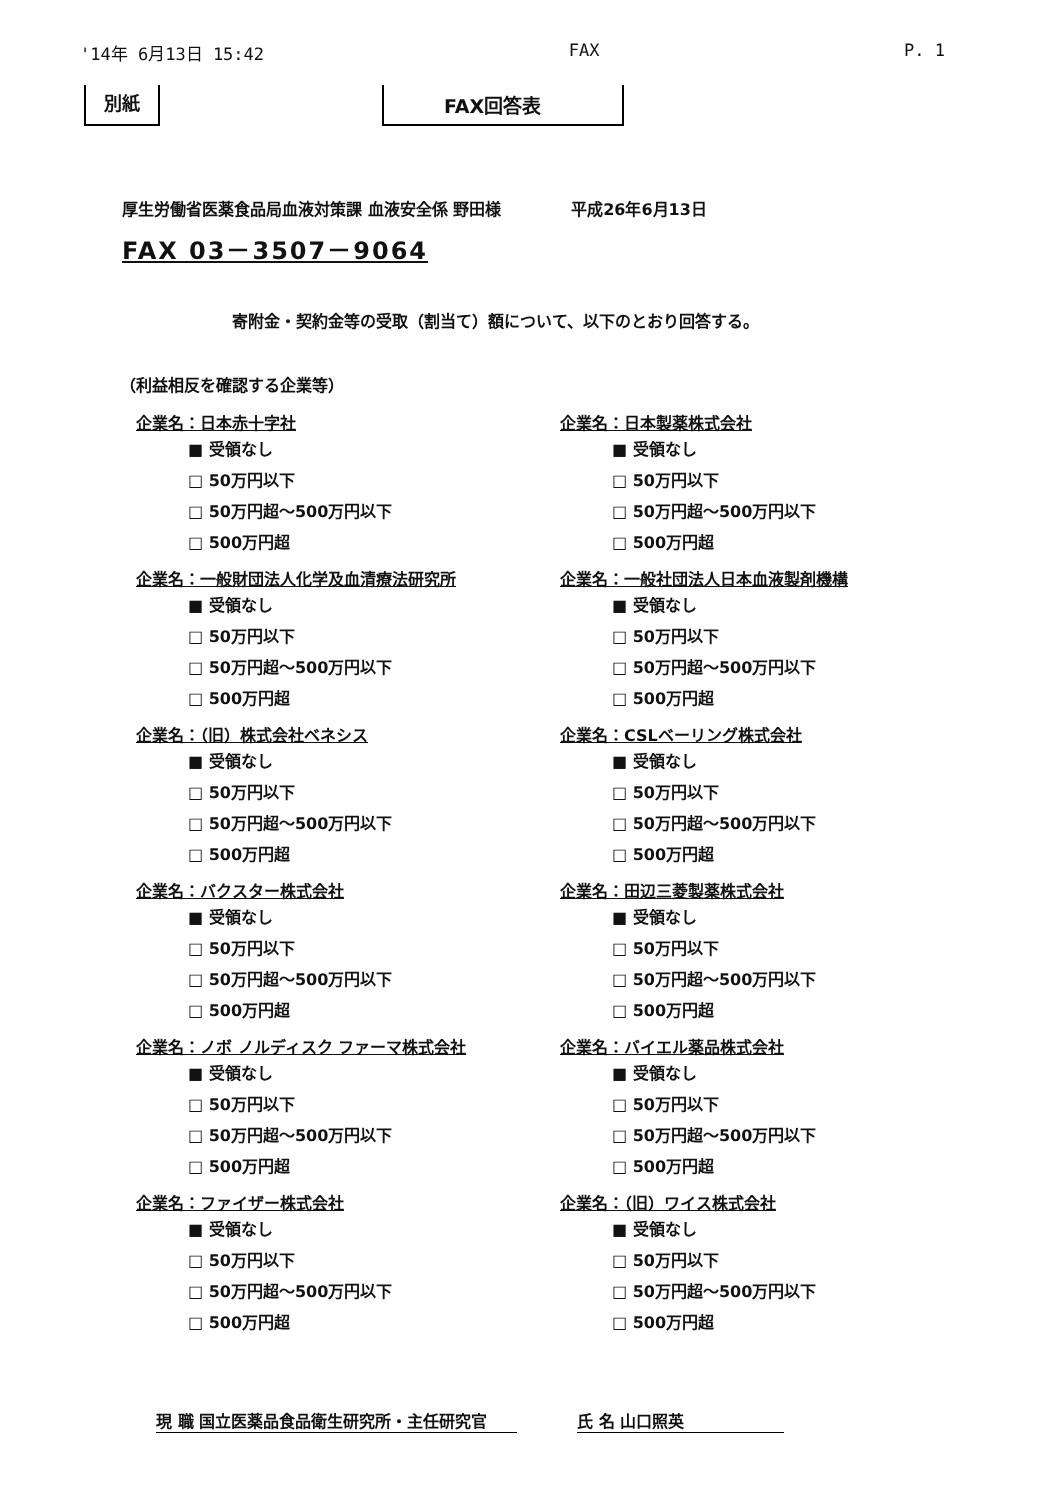'14年 6月13日 15:42 FAX P. 1
別紙 FAX回答表
厚生労働省医薬食品局血液対策課 血液安全係 野田様 平成26年6月13日
FAX 03－3507－9064
寄附金・契約金等の受取（割当て）額について、以下のとおり回答する。
（利益相反を確認する企業等）
企業名：日本赤十字社
■ 受領なし
□ 50万円以下
□ 50万円超～500万円以下
□ 500万円超
企業名：一般財団法人化学及血清療法研究所
■ 受領なし
□ 50万円以下
□ 50万円超～500万円以下
□ 500万円超
企業名：（旧）株式会社ベネシス
■ 受領なし
□ 50万円以下
□ 50万円超～500万円以下
□ 500万円超
企業名：バクスター株式会社
■ 受領なし
□ 50万円以下
□ 50万円超～500万円以下
□ 500万円超
企業名：ノボ ノルディスク ファーマ株式会社
■ 受領なし
□ 50万円以下
□ 50万円超～500万円以下
□ 500万円超
企業名：ファイザー株式会社
■ 受領なし
□ 50万円以下
□ 50万円超～500万円以下
□ 500万円超
企業名：日本製薬株式会社
■ 受領なし
□ 50万円以下
□ 50万円超～500万円以下
□ 500万円超
企業名：一般社団法人日本血液製剤機構
■ 受領なし
□ 50万円以下
□ 50万円超～500万円以下
□ 500万円超
企業名：CSLベーリング株式会社
■ 受領なし
□ 50万円以下
□ 50万円超～500万円以下
□ 500万円超
企業名：田辺三菱製薬株式会社
■ 受領なし
□ 50万円以下
□ 50万円超～500万円以下
□ 500万円超
企業名：バイエル薬品株式会社
■ 受領なし
□ 50万円以下
□ 50万円超～500万円以下
□ 500万円超
企業名：（旧）ワイス株式会社
■ 受領なし
□ 50万円以下
□ 50万円超～500万円以下
□ 500万円超
現 職 国立医薬品食品衛生研究所・主任研究官 氏 名 山口照英